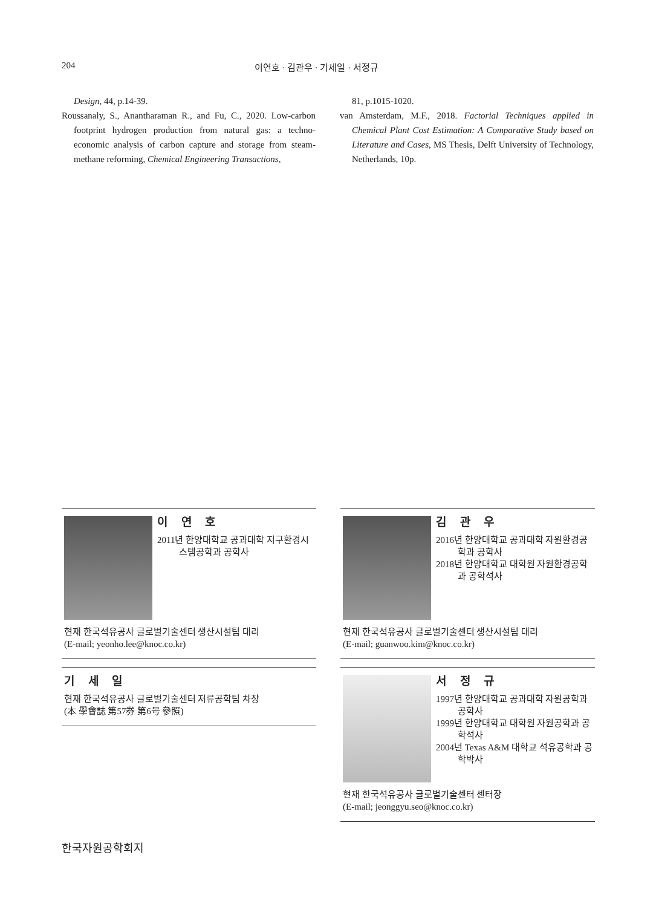204 이연호 · 김관우 · 기세일 · 서정규
Design, 44, p.14-39.
Roussanaly, S., Anantharaman R., and Fu, C., 2020. Low-carbon footprint hydrogen production from natural gas: a techno-economic analysis of carbon capture and storage from steam-methane reforming, Chemical Engineering Transactions,
81, p.1015-1020.
van Amsterdam, M.F., 2018. Factorial Techniques applied in Chemical Plant Cost Estimation: A Comparative Study based on Literature and Cases, MS Thesis, Delft University of Technology, Netherlands, 10p.
이 연 호
2011년 한양대학교 공과대학 지구환경시스템공학과 공학사
현재 한국석유공사 글로벌기술센터 생산시설팀 대리
(E-mail; yeonho.lee@knoc.co.kr)
김 관 우
2016년 한양대학교 공과대학 자원환경공학과 공학사
2018년 한양대학교 대학원 자원환경공학과 공학석사
현재 한국석유공사 글로벌기술센터 생산시설팀 대리
(E-mail; guanwoo.kim@knoc.co.kr)
기 세 일
현재 한국석유공사 글로벌기술센터 저류공학팀 차장
(本 學會誌 第57券 第6号 參照)
서 정 규
1997년 한양대학교 공과대학 자원공학과 공학사
1999년 한양대학교 대학원 자원공학과 공학석사
2004년 Texas A&M 대학교 석유공학과 공학박사
현재 한국석유공사 글로벌기술센터 센터장
(E-mail; jeonggyu.seo@knoc.co.kr)
한국자원공학회지